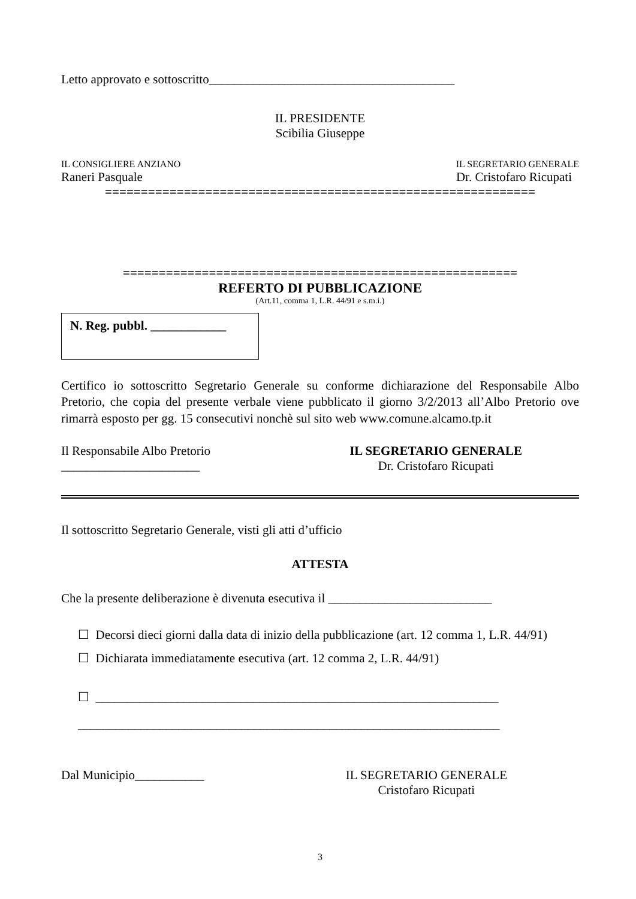Letto approvato e sottoscritto_______________________________________
IL PRESIDENTE
Scibilia Giuseppe
IL CONSIGLIERE ANZIANO IL SEGRETARIO GENERALE
Raneri Pasquale Dr. Cristofaro Ricupati
============================================================
=======================================================
REFERTO DI PUBBLICAZIONE
(Art.11, comma 1, L.R. 44/91 e s.m.i.)
N. Reg. pubbl. ____________
Certifico io sottoscritto Segretario Generale su conforme dichiarazione del Responsabile Albo Pretorio, che copia del presente verbale viene pubblicato il giorno 3/2/2013 all’Albo Pretorio ove rimarrà esposto per gg. 15 consecutivi nonchè sul sito web www.comune.alcamo.tp.it
Il Responsabile Albo Pretorio
______________________ IL SEGRETARIO GENERALE
Dr. Cristofaro Ricupati
Il sottoscritto Segretario Generale, visti gli atti d’ufficio
ATTESTA
Che la presente deliberazione è divenuta esecutiva il __________________________
☐ Decorsi dieci giorni dalla data di inizio della pubblicazione (art. 12 comma 1, L.R. 44/91)
☐ Dichiarata immediatamente esecutiva (art. 12 comma 2, L.R. 44/91)
☐ ________________________________________________________________
___________________________________________________________________
Dal Municipio___________ IL SEGRETARIO GENERALE
Cristofaro Ricupati
3